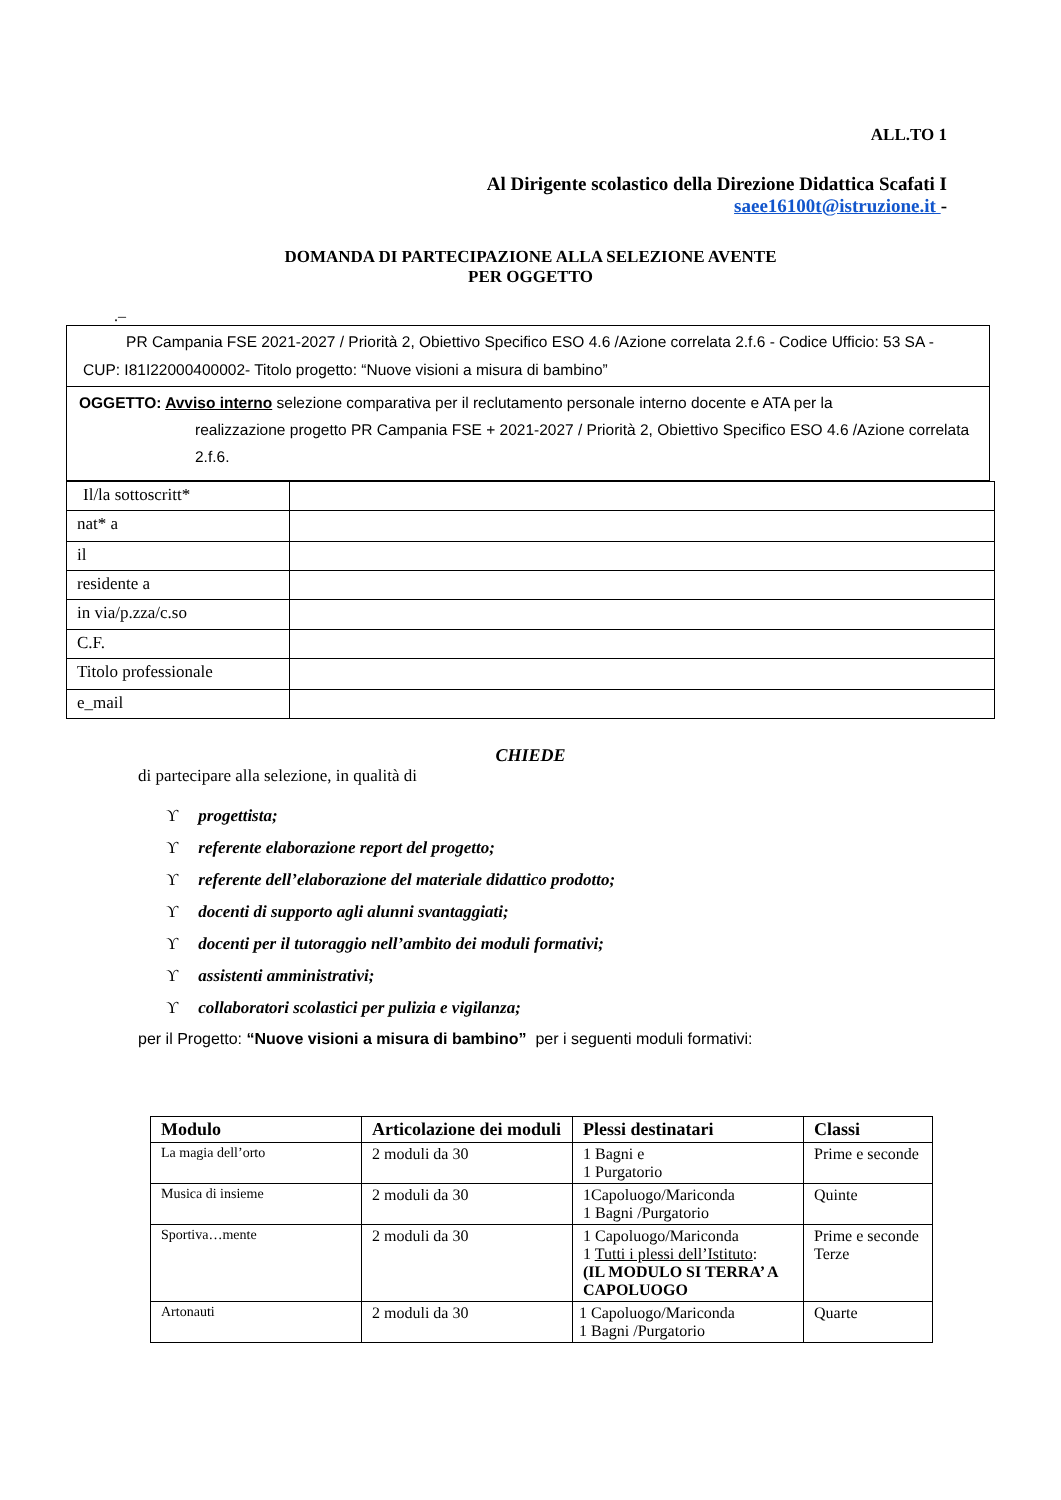ALL.TO 1
Al Dirigente scolastico della Direzione Didattica Scafati I
saee16100t@istruzione.it -
DOMANDA DI PARTECIPAZIONE ALLA SELEZIONE AVENTE
PER OGGETTO
.–
| PR Campania FSE 2021-2027 / Priorità 2, Obiettivo Specifico ESO 4.6 /Azione correlata 2.f.6 - Codice Ufficio: 53 SA - CUP: I81I22000400002- Titolo progetto: “Nuove visioni a misura di bambino” |
| OGGETTO: Avviso interno selezione comparativa per il reclutamento personale interno docente e ATA per la realizzazione progetto PR Campania FSE + 2021-2027 / Priorità 2, Obiettivo Specifico ESO 4.6 /Azione correlata 2.f.6. |
| Il/la sottoscritt* | |
| nat* a | |
| il | |
| residente a | |
| in via/p.zza/c.so | |
| C.F. | |
| Titolo professionale | |
| e_mail | |
CHIEDE
di partecipare alla selezione, in qualità di
ϒprogettista;
ϒreferente elaborazione report del progetto;
ϒreferente dell’elaborazione del materiale didattico prodotto;
ϒdocenti di supporto agli alunni svantaggiati;
ϒdocenti per il tutoraggio nell’ambito dei moduli formativi;
ϒassistenti amministrativi;
ϒcollaboratori scolastici per pulizia e vigilanza;
per il Progetto: “Nuove visioni a misura di bambino” per i seguenti moduli formativi:
| Modulo | Articolazione dei moduli | Plessi destinatari | Classi |
| --- | --- | --- | --- |
| La magia dell’orto | 2 moduli da 30 | 1 Bagni e 1 Purgatorio | Prime e seconde |
| Musica di insieme | 2 moduli da 30 | 1Capoluogo/Mariconda 1 Bagni /Purgatorio | Quinte |
| Sportiva…mente | 2 moduli da 30 | 1 Capoluogo/Mariconda 1 Tutti i plessi dell’Istituto : (IL MODULO SI TERRA’ A CAPOLUOGO | Prime e seconde Terze |
| Artonauti | 2 moduli da 30 | 1 Capoluogo/Mariconda 1 Bagni /Purgatorio | Quarte |